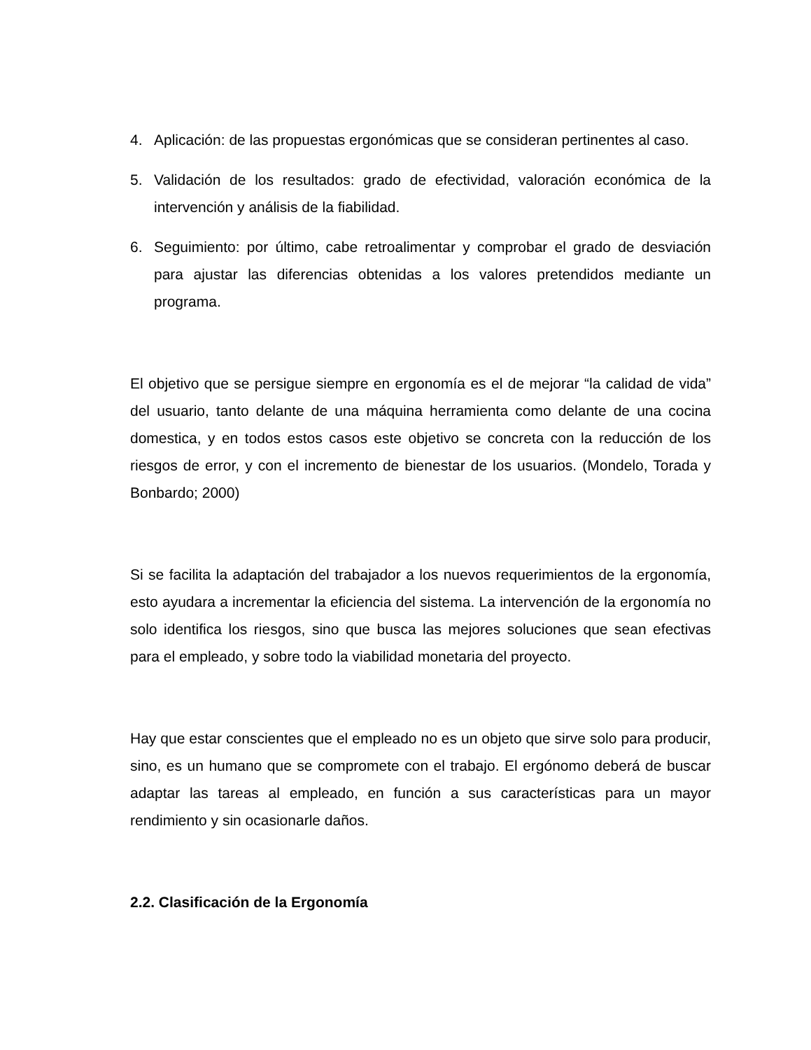4. Aplicación: de las propuestas ergonómicas que se consideran pertinentes al caso.
5. Validación de los resultados: grado de efectividad, valoración económica de la intervención y análisis de la fiabilidad.
6. Seguimiento: por último, cabe retroalimentar y comprobar el grado de desviación para ajustar las diferencias obtenidas a los valores pretendidos mediante un programa.
El objetivo que se persigue siempre en ergonomía es el de mejorar “la calidad de vida” del usuario, tanto delante de una máquina herramienta como delante de una cocina domestica, y en todos estos casos este objetivo se concreta con la reducción de los riesgos de error, y con el incremento de bienestar de los usuarios. (Mondelo, Torada y Bonbardo; 2000)
Si se facilita la adaptación del trabajador a los nuevos requerimientos de la ergonomía, esto ayudara a incrementar la eficiencia del sistema. La intervención de la ergonomía no solo identifica los riesgos, sino que busca las mejores soluciones que sean efectivas para el empleado, y sobre todo la viabilidad monetaria del proyecto.
Hay que estar conscientes que el empleado no es un objeto que sirve solo para producir, sino, es un humano que se compromete con el trabajo. El ergónomo deberá de buscar adaptar las tareas al empleado, en función a sus características para un mayor rendimiento y sin ocasionarle daños.
2.2. Clasificación de la Ergonomía